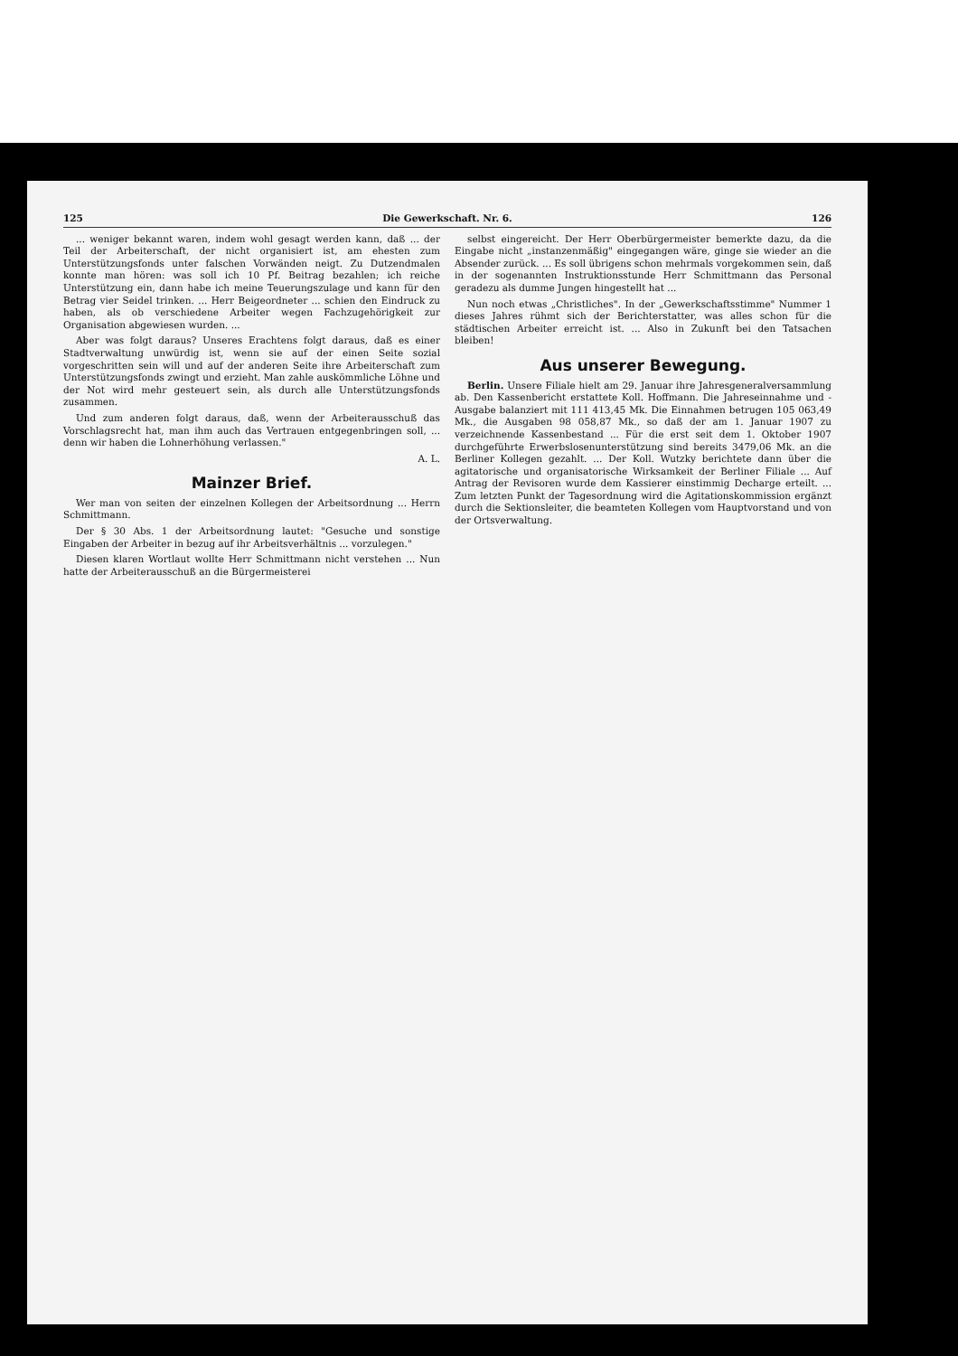125 Die Gewerkschaft. Nr. 6. 126
... weniger bekannt waren, indem wohl gesagt werden kann, daß ... der Teil der Arbeiterschaft, der nicht organisiert ist, am ehesten zum Unterstützungsfonds unter falschen Vorwänden neigt. Zu Dutzendmalen konnte man hören: was soll ich 10 Pf. Beitrag bezahlen; ich reiche Unterstützung ein, dann habe ich meine Teuerungszulage und kann für den Betrag vier Seidel trinken. ... Herr Beigeordneter ... schien den Eindruck zu haben, als ob verschiedene Arbeiter wegen Fachzugehörigkeit zur Organisation abgewiesen wurden. ...
Aber was folgt daraus? Unseres Erachtens folgt daraus, daß es einer Stadtverwaltung unwürdig ist, wenn sie auf der einen Seite sozial vorgeschritten sein will und auf der anderen Seite ihre Arbeiterschaft zum Unterstützungsfonds zwingt und erzieht. Man zahle auskömmliche Löhne und der Not wird mehr gesteuert sein, als durch alle Unterstützungsfonds zusammen.
Und zum anderen folgt daraus, daß, wenn der Arbeiterausschuß das Vorschlagsrecht hat, man ihm auch das Vertrauen entgegenbringen soll, ... denn wir haben die Lohnerhöhung verlassen."
A. L.
Mainzer Brief.
Wer man von seiten der einzelnen Kollegen der Arbeitsordnung ... Herrn Schmittmann.
Der § 30 Abs. 1 der Arbeitsordnung lautet: "Gesuche und sonstige Eingaben der Arbeiter in bezug auf ihr Arbeitsverhältnis ... vorzulegen."
Diesen klaren Wortlaut wollte Herr Schmittmann nicht verstehen ... Nun hatte der Arbeiterausschuß an die Bürgermeisterei
selbst eingereicht. Der Herr Oberbürgermeister bemerkte dazu, da die Eingabe nicht „instanzenmäßig" eingegangen wäre, ginge sie wieder an die Absender zurück. ... Es soll übrigens schon mehrmals vorgekommen sein, daß in der sogenannten Instruktionsstunde Herr Schmittmann das Personal geradezu als dumme Jungen hingestellt hat ...
Nun noch etwas „Christliches". In der „Gewerkschaftsstimme" Nummer 1 dieses Jahres rühmt sich der Berichterstatter, was alles schon für die städtischen Arbeiter erreicht ist. ... Also in Zukunft bei den Tatsachen bleiben!
Aus unserer Bewegung.
Berlin. Unsere Filiale hielt am 29. Januar ihre Jahresgeneralversammlung ab. Den Kassenbericht erstattete Koll. Hoffmann. Die Jahreseinnahme und -Ausgabe balanziert mit 111 413,45 Mk. Die Einnahmen betrugen 105 063,49 Mk., die Ausgaben 98 058,87 Mk., so daß der am 1. Januar 1907 zu verzeichnende Kassenbestand ... Für die erst seit dem 1. Oktober 1907 durchgeführte Erwerbslosenunterstützung sind bereits 3479,06 Mk. an die Berliner Kollegen gezahlt. ... Der Koll. Wutzky berichtete dann über die agitatorische und organisatorische Wirksamkeit der Berliner Filiale ... Auf Antrag der Revisoren wurde dem Kassierer einstimmig Decharge erteilt. ... Zum letzten Punkt der Tagesordnung wird die Agitationskommission ergänzt durch die Sektionsleiter, die beamteten Kollegen vom Hauptvorstand und von der Ortsverwaltung.